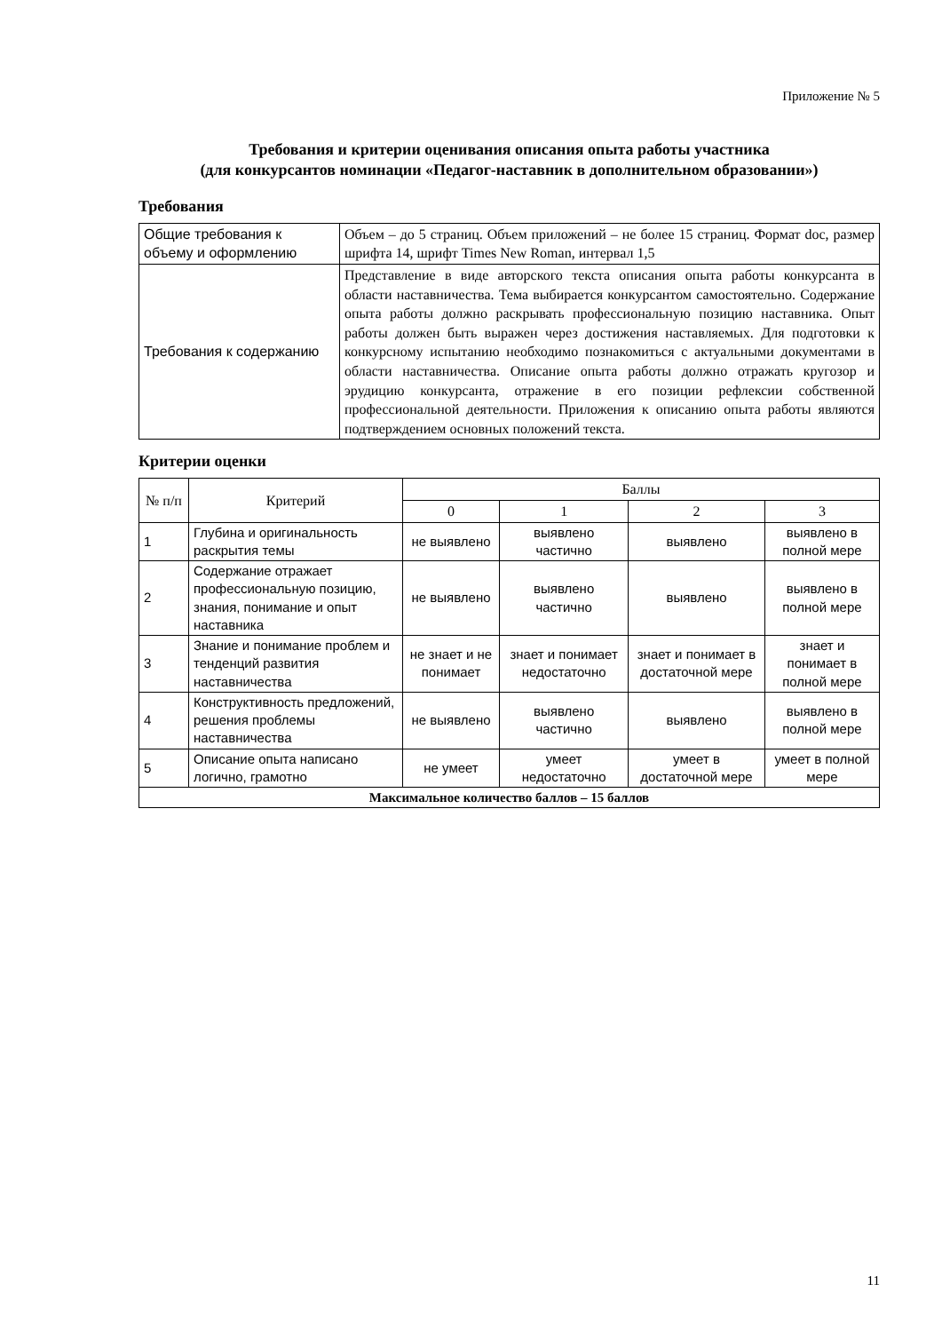Приложение № 5
Требования и критерии оценивания описания опыта работы участника
(для конкурсантов номинации «Педагог-наставник в дополнительном образовании»)
Требования
| Общие требования к объему и оформлению | Объем – до 5 страниц. Объем приложений – не более 15 страниц. Формат doc, размер шрифта 14, шрифт Times New Roman, интервал 1,5 |
| Требования к содержанию | Представление в виде авторского текста описания опыта работы конкурсанта в области наставничества. Тема выбирается конкурсантом самостоятельно. Содержание опыта работы должно раскрывать профессиональную позицию наставника. Опыт работы должен быть выражен через достижения наставляемых. Для подготовки к конкурсному испытанию необходимо познакомиться с актуальными документами в области наставничества. Описание опыта работы должно отражать кругозор и эрудицию конкурсанта, отражение в его позиции рефлексии собственной профессиональной деятельности. Приложения к описанию опыта работы являются подтверждением основных положений текста. |
Критерии оценки
| № п/п | Критерий | Баллы | | | |
| --- | --- | --- | --- | --- | --- |
| | | 0 | 1 | 2 | 3 |
| 1 | Глубина и оригинальность раскрытия темы | не выявлено | выявлено частично | выявлено | выявлено в полной мере |
| 2 | Содержание отражает профессиональную позицию, знания, понимание и опыт наставника | не выявлено | выявлено частично | выявлено | выявлено в полной мере |
| 3 | Знание и понимание проблем и тенденций развития наставничества | не знает и не понимает | знает и понимает недостаточно | знает и понимает в достаточной мере | знает и понимает в полной мере |
| 4 | Конструктивность предложений, решения проблемы наставничества | не выявлено | выявлено частично | выявлено | выявлено в полной мере |
| 5 | Описание опыта написано логично, грамотно | не умеет | умеет недостаточно | умеет в достаточной мере | умеет в полной мере |
| Максимальное количество баллов – 15 баллов | | | | | |
11